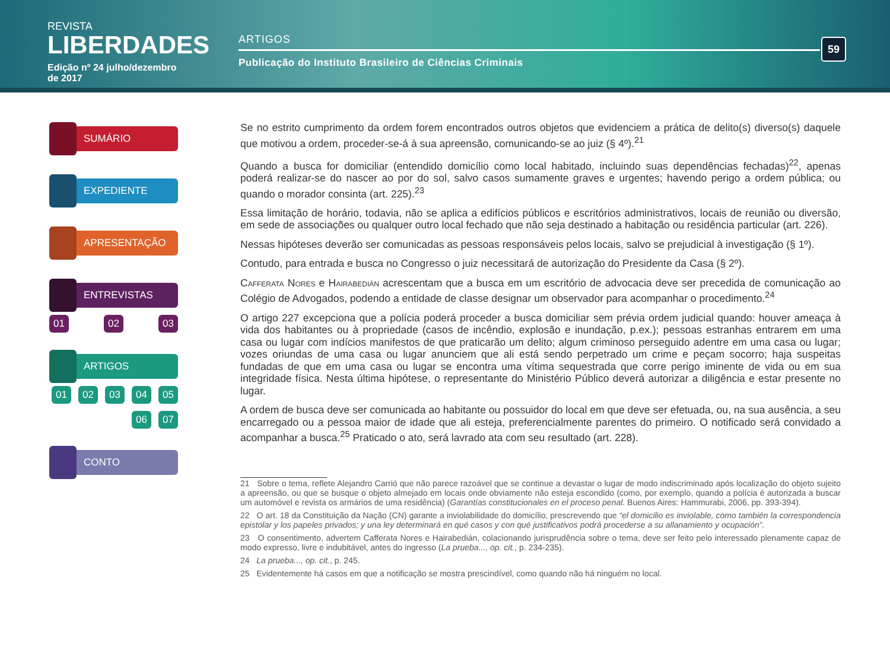REVISTA
LIBERDADES
Edição nº 24 julho/dezembro de 2017
ARTIGOS
Publicação do Instituto Brasileiro de Ciências Criminais
59
SUMÁRIO
EXPEDIENTE
APRESENTAÇÃO
ENTREVISTAS
01 02 03
ARTIGOS
01 02 03 04 05 06 07
CONTO
Se no estrito cumprimento da ordem forem encontrados outros objetos que evidenciem a prática de delito(s) diverso(s) daquele que motivou a ordem, proceder-se-á à sua apreensão, comunicando-se ao juiz (§ 4º).<sup>21</sup>
Quando a busca for domiciliar (entendido domicílio como local habitado, incluindo suas dependências fechadas)<sup>22</sup>, apenas poderá realizar-se do nascer ao por do sol, salvo casos sumamente graves e urgentes; havendo perigo a ordem pública; ou quando o morador consinta (art. 225).<sup>23</sup>
Essa limitação de horário, todavia, não se aplica a edifícios públicos e escritórios administrativos, locais de reunião ou diversão, em sede de associações ou qualquer outro local fechado que não seja destinado a habitação ou residência particular (art. 226).
Nessas hipóteses deverão ser comunicadas as pessoas responsáveis pelos locais, salvo se prejudicial à investigação (§ 1º).
Contudo, para entrada e busca no Congresso o juiz necessitará de autorização do Presidente da Casa (§ 2º).
Cafferata Nores e Hairabedián acrescentam que a busca em um escritório de advocacia deve ser precedida de comunicação ao Colégio de Advogados, podendo a entidade de classe designar um observador para acompanhar o procedimento.<sup>24</sup>
O artigo 227 excepciona que a polícia poderá proceder a busca domiciliar sem prévia ordem judicial quando: houver ameaça à vida dos habitantes ou à propriedade (casos de incêndio, explosão e inundação, p.ex.); pessoas estranhas entrarem em uma casa ou lugar com indícios manifestos de que praticarão um delito; algum criminoso perseguido adentre em uma casa ou lugar; vozes oriundas de uma casa ou lugar anunciem que ali está sendo perpetrado um crime e peçam socorro; haja suspeitas fundadas de que em uma casa ou lugar se encontra uma vítima sequestrada que corre perigo iminente de vida ou em sua integridade física. Nesta última hipótese, o representante do Ministério Público deverá autorizar a diligência e estar presente no lugar.
A ordem de busca deve ser comunicada ao habitante ou possuidor do local em que deve ser efetuada, ou, na sua ausência, a seu encarregado ou a pessoa maior de idade que ali esteja, preferencialmente parentes do primeiro. O notificado será convidado a acompanhar a busca.<sup>25</sup> Praticado o ato, será lavrado ata com seu resultado (art. 228).
21 Sobre o tema, reflete Alejandro Carrió que não parece razoável que se continue a devastar o lugar de modo indiscriminado após localização do objeto sujeito a apreensão, ou que se busque o objeto almejado em locais onde obviamente não esteja escondido (como, por exemplo, quando a polícia é autorizada a buscar um automóvel e revista os armários de uma residência) (Garantías constitucionales en el proceso penal. Buenos Aires: Hammurabi, 2006, pp. 393-394).
22 O art. 18 da Constituição da Nação (CN) garante a inviolabilidade do domicílio, prescrevendo que “el domicilio es inviolable, como también la correspondencia epistolar y los papeles privados; y una ley determinará en qué casos y con qué justificativos podrá procederse a su allanamiento y ocupación”.
23 O consentimento, advertem Cafferata Nores e Hairabedián, colacionando jurisprudência sobre o tema, deve ser feito pelo interessado plenamente capaz de modo expresso, livre e indubitável, antes do ingresso (La prueba..., op. cit., p. 234-235).
24 La prueba..., op. cit., p. 245.
25 Evidentemente há casos em que a notificação se mostra prescindível, como quando não há ninguém no local.